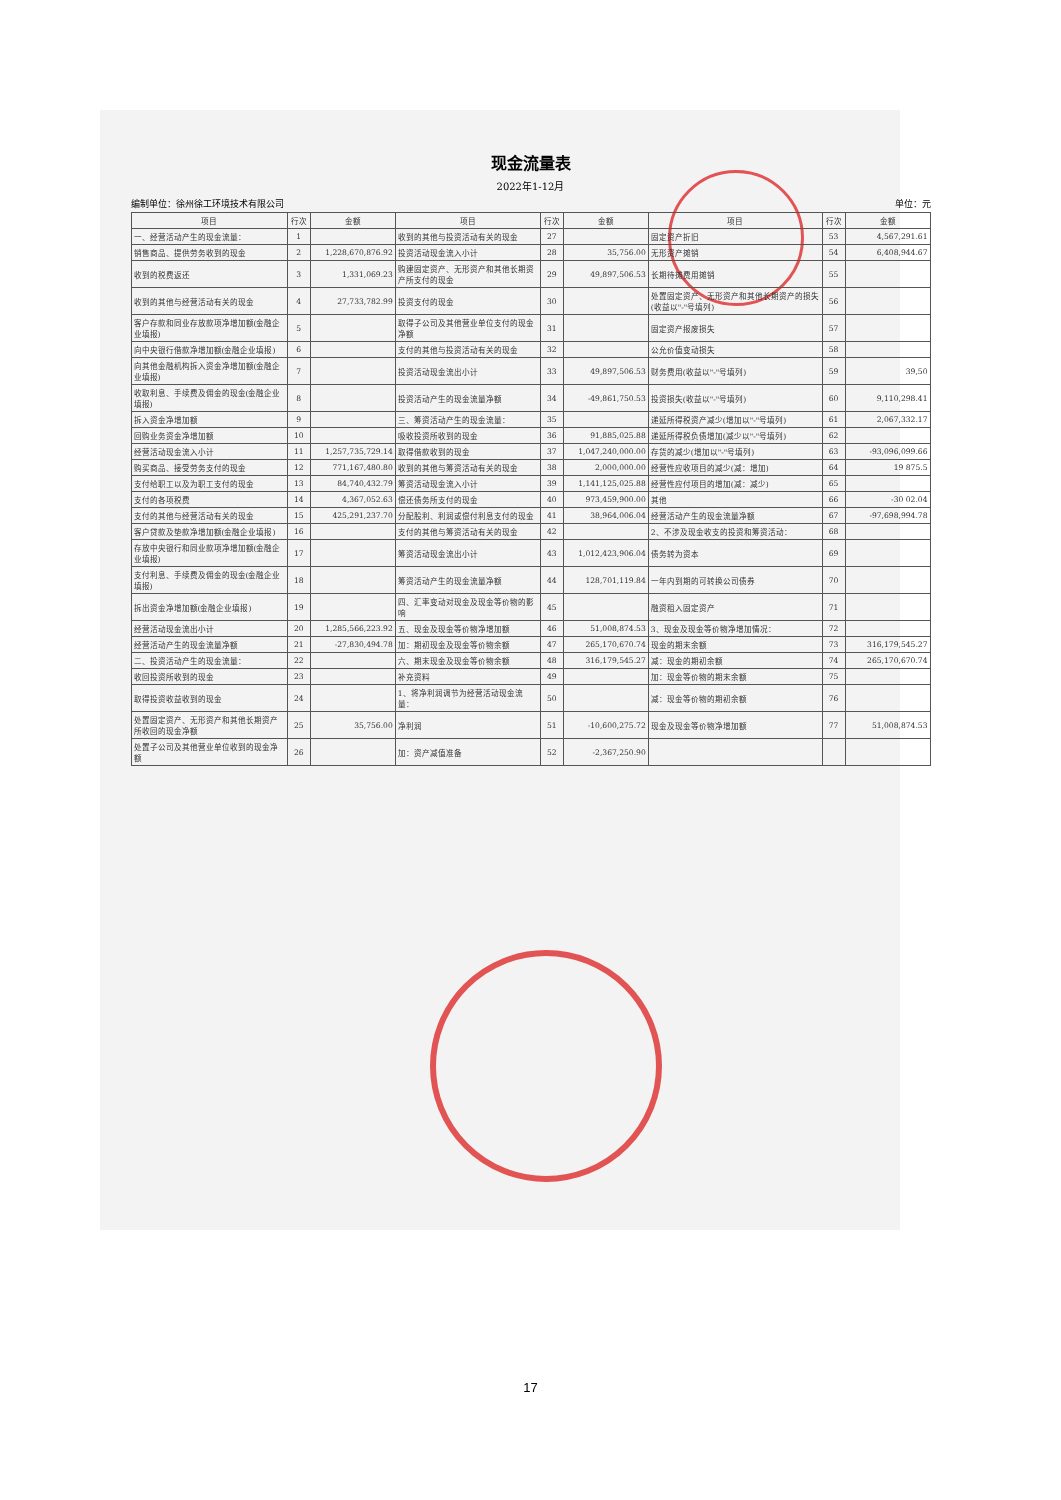现金流量表
2022年1-12月
编制单位：徐州徐工环境技术有限公司 单位：元
| 项目 | 行次 | 金额 | 项目 | 行次 | 金额 | 项目 | 行次 | 金额 |
| --- | --- | --- | --- | --- | --- | --- | --- | --- |
| 一、经营活动产生的现金流量： | 1 | | 收到的其他与投资活动有关的现金 | 27 | | 固定资产折旧 | 53 | 4,567,291.61 |
| 销售商品、提供劳务收到的现金 | 2 | 1,228,670,876.92 | 投资活动现金流入小计 | 28 | 35,756.00 | 无形资产摊销 | 54 | 6,408,944.67 |
| 收到的税费返还 | 3 | 1,331,069.23 | 购建固定资产、无形资产和其他长期资产所支付的现金 | 29 | 49,897,506.53 | 长期待摊费用摊销 | 55 | |
| 收到的其他与经营活动有关的现金 | 4 | 27,733,782.99 | 投资支付的现金 | 30 | | 处置固定资产、无形资产和其他长期资产的损失(收益以"-"号填列) | 56 | |
| 客户存款和同业存放款项净增加额(金融企业填报) | 5 | | 取得子公司及其他营业单位支付的现金净额 | 31 | | 固定资产报废损失 | 57 | |
| 向中央银行借款净增加额(金融企业填报) | 6 | | 支付的其他与投资活动有关的现金 | 32 | | 公允价值变动损失 | 58 | |
| 向其他金融机构拆入资金净增加额(金融企业填报) | 7 | | 投资活动现金流出小计 | 33 | 49,897,506.53 | 财务费用(收益以"-"号填列) | 59 | 39,50 |
| 收取利息、手续费及佣金的现金(金融企业填报) | 8 | | 投资活动产生的现金流量净额 | 34 | -49,861,750.53 | 投资损失(收益以"-"号填列) | 60 | 9,110,298.41 |
| 拆入资金净增加额 | 9 | | 三、筹资活动产生的现金流量： | 35 | | 递延所得税资产减少(增加以"-"号填列) | 61 | 2,067,332.17 |
| 回购业务资金净增加额 | 10 | | 吸收投资所收到的现金 | 36 | 91,885,025.88 | 递延所得税负债增加(减少以"-"号填列) | 62 | |
| 经营活动现金流入小计 | 11 | 1,257,735,729.14 | 取得借款收到的现金 | 37 | 1,047,240,000.00 | 存货的减少(增加以"-"号填列) | 63 | -93,096,099.66 |
| 购买商品、接受劳务支付的现金 | 12 | 771,167,480.80 | 收到的其他与筹资活动有关的现金 | 38 | 2,000,000.00 | 经营性应收项目的减少(减：增加) | 64 | 19 875.5 |
| 支付给职工以及为职工支付的现金 | 13 | 84,740,432.79 | 筹资活动现金流入小计 | 39 | 1,141,125,025.88 | 经营性应付项目的增加(减：减少) | 65 | |
| 支付的各项税费 | 14 | 4,367,052.63 | 偿还债务所支付的现金 | 40 | 973,459,900.00 | 其他 | 66 | -30 02.04 |
| 支付的其他与经营活动有关的现金 | 15 | 425,291,237.70 | 分配股利、利润或偿付利息支付的现金 | 41 | 38,964,006.04 | 经营活动产生的现金流量净额 | 67 | -97,698,994.78 |
| 客户贷款及垫款净增加额(金融企业填报) | 16 | | 支付的其他与筹资活动有关的现金 | 42 | | 2、不涉及现金收支的投资和筹资活动： | 68 | |
| 存放中央银行和同业款项净增加额(金融企业填报) | 17 | | 筹资活动现金流出小计 | 43 | 1,012,423,906.04 | 债务转为资本 | 69 | |
| 支付利息、手续费及佣金的现金(金融企业填报) | 18 | | 筹资活动产生的现金流量净额 | 44 | 128,701,119.84 | 一年内到期的可转换公司债券 | 70 | |
| 拆出资金净增加额(金融企业填报) | 19 | | 四、汇率变动对现金及现金等价物的影响 | 45 | | 融资租入固定资产 | 71 | |
| 经营活动现金流出小计 | 20 | 1,285,566,223.92 | 五、现金及现金等价物净增加额 | 46 | 51,008,874.53 | 3、现金及现金等价物净增加情况： | 72 | |
| 经营活动产生的现金流量净额 | 21 | -27,830,494.78 | 加：期初现金及现金等价物余额 | 47 | 265,170,670.74 | 现金的期末余额 | 73 | 316,179,545.27 |
| 二、投资活动产生的现金流量： | 22 | | 六、期末现金及现金等价物余额 | 48 | 316,179,545.27 | 减：现金的期初余额 | 74 | 265,170,670.74 |
| 收回投资所收到的现金 | 23 | | 补充资料 | 49 | | 加：现金等价物的期末余额 | 75 | |
| 取得投资收益收到的现金 | 24 | | 1、将净利润调节为经营活动现金流量： | 50 | | 减：现金等价物的期初余额 | 76 | |
| 处置固定资产、无形资产和其他长期资产所收回的现金净额 | 25 | 35,756.00 | 净利润 | 51 | -10,600,275.72 | 现金及现金等价物净增加额 | 77 | 51,008,874.53 |
| 处置子公司及其他营业单位收到的现金净额 | 26 | | 加：资产减值准备 | 52 | -2,367,250.90 | | | |
17